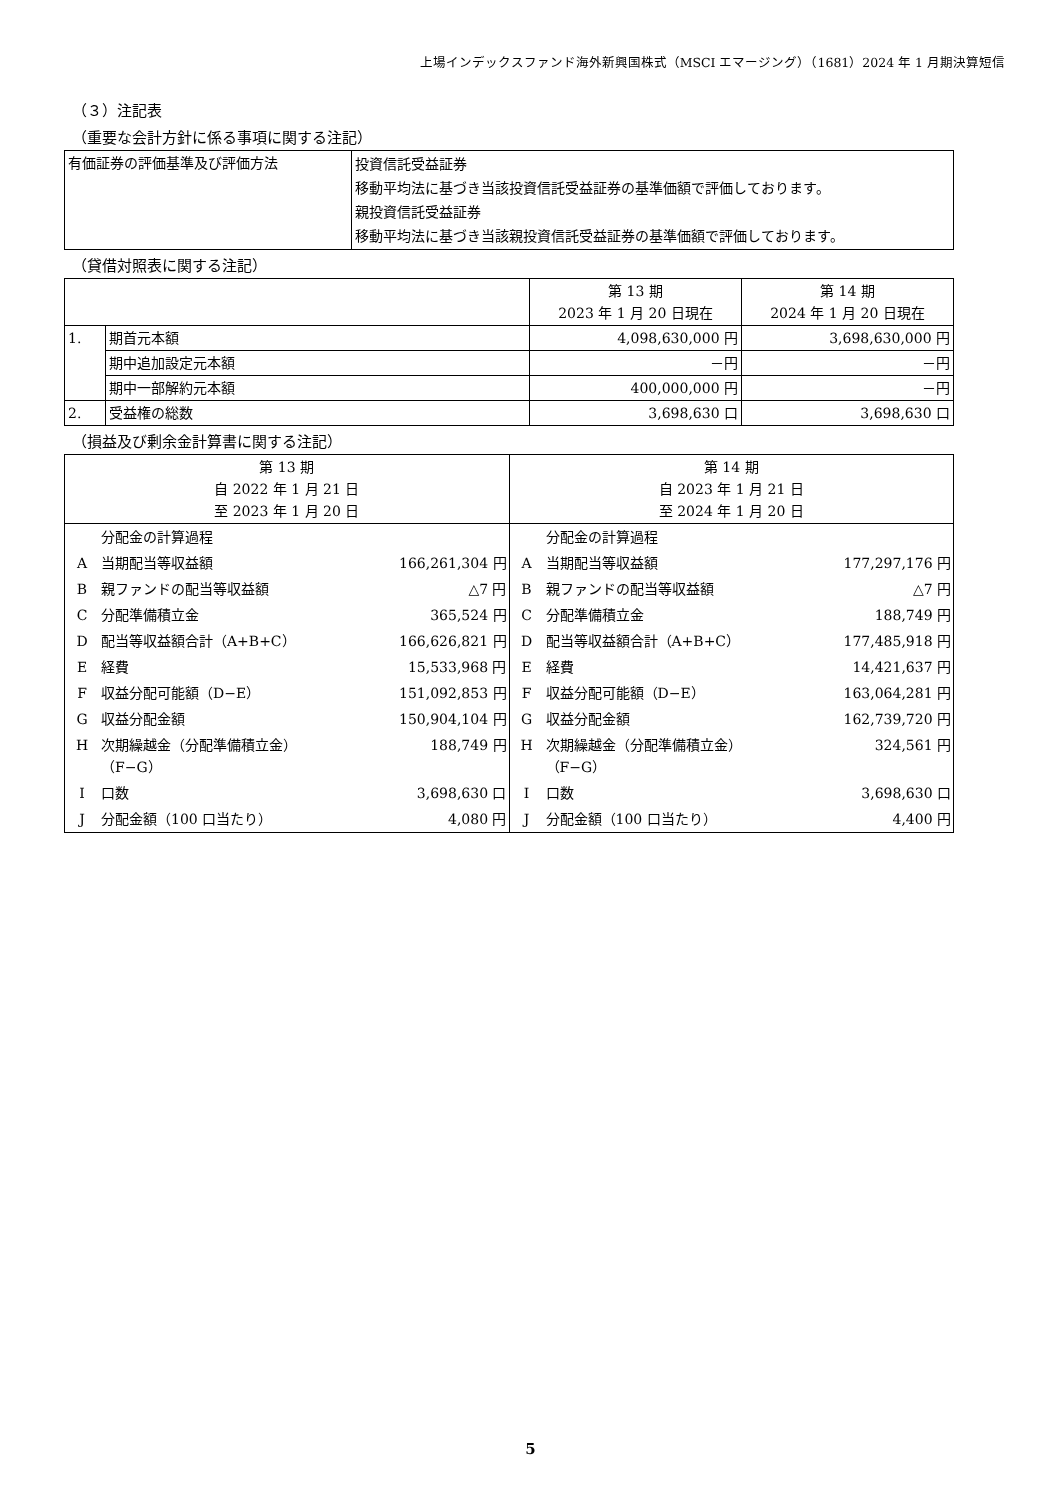上場インデックスファンド海外新興国株式（MSCI エマージング）（1681）2024 年 1 月期決算短信
（３）注記表
（重要な会計方針に係る事項に関する注記）
| 有価証券の評価基準及び評価方法 | 投資信託受益証券 移動平均法に基づき当該投資信託受益証券の基準価額で評価しております。 親投資信託受益証券 移動平均法に基づき当該親投資信託受益証券の基準価額で評価しております。 |
（貸借対照表に関する注記）
| | | 第 13 期 2023 年 1 月 20 日現在 | 第 14 期 2024 年 1 月 20 日現在 |
| --- | --- | --- | --- |
| 1. | 期首元本額 | 4,098,630,000 円 | 3,698,630,000 円 |
| | 期中追加設定元本額 | －円 | －円 |
| | 期中一部解約元本額 | 400,000,000 円 | －円 |
| 2. | 受益権の総数 | 3,698,630 口 | 3,698,630 口 |
（損益及び剰余金計算書に関する注記）
| 第 13 期 自 2022 年 1 月 21 日 至 2023 年 1 月 20 日 | 第 14 期 自 2023 年 1 月 21 日 至 2024 年 1 月 20 日 |
| --- | --- |
| / / 分配金の計算過程 / / / A / 当期配当等収益額 / 166,261,304 円 / / B / 親ファンドの配当等収益額 / △7 円 / / C / 分配準備積立金 / 365,524 円 / / D / 配当等収益額合計（A+B+C） / 166,626,821 円 / / E / 経費 / 15,533,968 円 / / F / 収益分配可能額（D−E） / 151,092,853 円 / / G / 収益分配金額 / 150,904,104 円 / / H / 次期繰越金（分配準備積立金） （F−G） / 188,749 円 / / I / 口数 / 3,698,630 口 / / J / 分配金額（100 口当たり） / 4,080 円 / | / / 分配金の計算過程 / / / A / 当期配当等収益額 / 177,297,176 円 / / B / 親ファンドの配当等収益額 / △7 円 / / C / 分配準備積立金 / 188,749 円 / / D / 配当等収益額合計（A+B+C） / 177,485,918 円 / / E / 経費 / 14,421,637 円 / / F / 収益分配可能額（D−E） / 163,064,281 円 / / G / 収益分配金額 / 162,739,720 円 / / H / 次期繰越金（分配準備積立金） （F−G） / 324,561 円 / / I / 口数 / 3,698,630 口 / / J / 分配金額（100 口当たり） / 4,400 円 / |
5